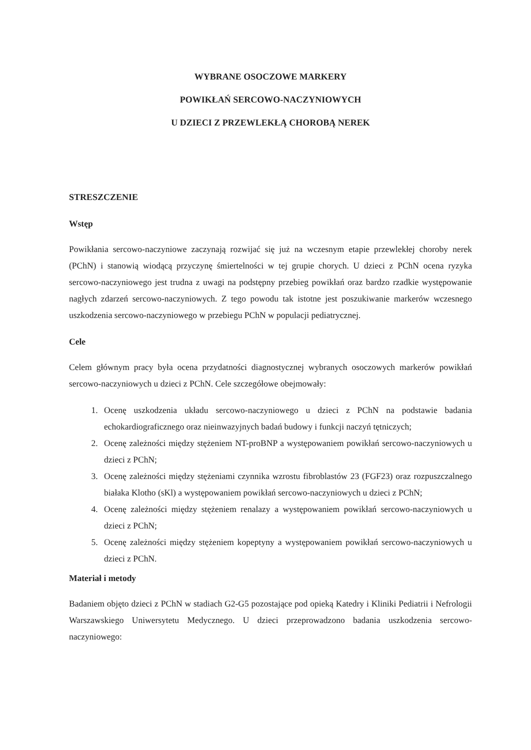WYBRANE OSOCZOWE MARKERY
POWIKŁAŃ SERCOWO-NACZYNIOWYCH
U DZIECI Z PRZEWLEKŁĄ CHOROBĄ NEREK
STRESZCZENIE
Wstęp
Powikłania sercowo-naczyniowe zaczynają rozwijać się już na wczesnym etapie przewlekłej choroby nerek (PChN) i stanowią wiodącą przyczynę śmiertelności w tej grupie chorych. U dzieci z PChN ocena ryzyka sercowo-naczyniowego jest trudna z uwagi na podstępny przebieg powikłań oraz bardzo rzadkie występowanie nagłych zdarzeń sercowo-naczyniowych. Z tego powodu tak istotne jest poszukiwanie markerów wczesnego uszkodzenia sercowo-naczyniowego w przebiegu PChN w populacji pediatrycznej.
Cele
Celem głównym pracy była ocena przydatności diagnostycznej wybranych osoczowych markerów powikłań sercowo-naczyniowych u dzieci z PChN. Cele szczegółowe obejmowały:
1. Ocenę uszkodzenia układu sercowo-naczyniowego u dzieci z PChN na podstawie badania echokardiograficznego oraz nieinwazyjnych badań budowy i funkcji naczyń tętniczych;
2. Ocenę zależności między stężeniem NT-proBNP a występowaniem powikłań sercowo-naczyniowych u dzieci z PChN;
3. Ocenę zależności między stężeniami czynnika wzrostu fibroblastów 23 (FGF23) oraz rozpuszczalnego białaka Klotho (sKl) a występowaniem powikłań sercowo-naczyniowych u dzieci z PChN;
4. Ocenę zależności między stężeniem renalazy a występowaniem powikłań sercowo-naczyniowych u dzieci z PChN;
5. Ocenę zależności między stężeniem kopeptyny a występowaniem powikłań sercowo-naczyniowych u dzieci z PChN.
Materiał i metody
Badaniem objęto dzieci z PChN w stadiach G2-G5 pozostające pod opieką Katedry i Kliniki Pediatrii i Nefrologii Warszawskiego Uniwersytetu Medycznego. U dzieci przeprowadzono badania uszkodzenia sercowo-naczyniowego: